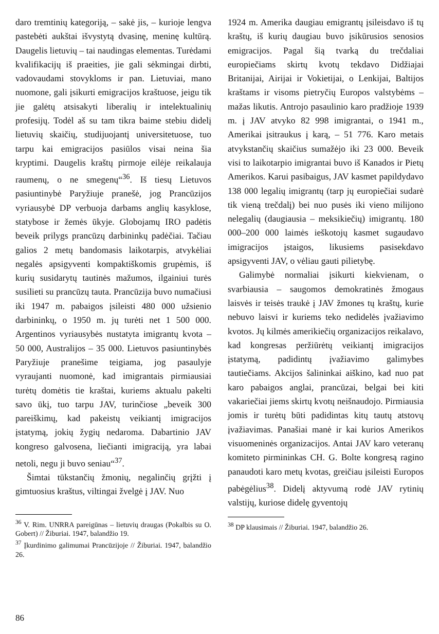daro tremtinių kategoriją, – sakė jis, – kurioje lengva pastebėti aukštai išvystytą dvasinę, meninę kultūrą. Daugelis lietuvių – tai naudingas elementas. Turėdami kvalifikacijų iš praeities, jie gali sėkmingai dirbti, vadovaudami stovykloms ir pan. Lietuviai, mano nuomone, gali įsikurti emigracijos kraštuose, jeigu tik jie galėtų atsisakyti liberalių ir intelektualinių profesijų. Todėl aš su tam tikra baime stebiu didelį lietuvių skaičių, studijuojantį universitetuose, tuo tarpu kai emigracijos pasiūlos visai neina šia kryptimi. Daugelis kraštų pirmoje eilėje reikalauja raumenų, o ne smegenų“<sup>36</sup>. Iš tiesų Lietuvos pasiuntinybė Paryžiuje pranešė, jog Prancūzijos vyriausybė DP verbuoja darbams anglių kasyklose, statybose ir žemės ūkyje. Globojamų IRO padėtis beveik prilygs prancūzų darbininkų padėčiai. Tačiau galios 2 metų bandomasis laikotarpis, atvykėliai negalės apsigyventi kompaktiškomis grupėmis, iš kurių susidarytų tautinės mažumos, ilgainiui turės susilieti su prancūzų tauta. Prancūzija buvo numačiusi iki 1947 m. pabaigos įsileisti 480 000 užsienio darbininkų, o 1950 m. jų turėti net 1 500 000. Argentinos vyriausybės nustatyta imigrantų kvota – 50 000, Australijos – 35 000. Lietuvos pasiuntinybės Paryžiuje pranešime teigiama, jog pasaulyje vyraujanti nuomonė, kad imigrantais pirmiausiai turėtų domėtis tie kraštai, kuriems aktualu pakelti savo ūkį, tuo tarpu JAV, turinčiose „beveik 300 pareiškimų, kad pakeistų veikiantį imigracijos įstatymą, jokių žygių nedaroma. Dabartinio JAV kongreso galvosena, liečianti imigraciją, yra labai netoli, negu ji buvo seniau“<sup>37</sup>.
Šimtai tūkstančių žmonių, negalinčių grįžti į gimtuosius kraštus, viltingai žvelgė į JAV. Nuo
<sup>36</sup> V. Rim. UNRRA pareigūnas – lietuvių draugas (Pokalbis su O. Gobert) // Žiburiai. 1947, balandžio 19.
<sup>37</sup> Įkurdinimo galimumai Prancūzijoje // Žiburiai. 1947, balandžio 26.
1924 m. Amerika daugiau emigrantų įsileisdavo iš tų kraštų, iš kurių daugiau buvo įsikūrusios senosios emigracijos. Pagal šią tvarką du trečdaliai europiečiams skirtų kvotų tekdavo Didžiajai Britanijai, Airijai ir Vokietijai, o Lenkijai, Baltijos kraštams ir visoms pietryčių Europos valstybėms – mažas likutis. Antrojo pasaulinio karo pradžioje 1939 m. į JAV atvyko 82 998 imigrantai, o 1941 m., Amerikai įsitraukus į karą, – 51 776. Karo metais atvykstančių skaičius sumažėjo iki 23 000. Beveik visi to laikotarpio imigrantai buvo iš Kanados ir Pietų Amerikos. Karui pasibaigus, JAV kasmet papildydavo 138 000 legalių imigrantų (tarp jų europiečiai sudarė tik vieną trečdalį) bei nuo pusės iki vieno milijono nelegalių (daugiausia – meksikiečių) imigrantų. 180 000–200 000 laimės ieškotojų kasmet sugaudavo imigracijos įstaigos, likusiems pasisekdavo apsigyventi JAV, o vėliau gauti pilietybę.
Galimybė normaliai įsikurti kiekvienam, o svarbiausia – saugomos demokratinės žmogaus laisvės ir teisės traukė į JAV žmones tų kraštų, kurie nebuvo laisvi ir kuriems teko nedidelės įvažiavimo kvotos. Jų kilmės amerikiečių organizacijos reikalavo, kad kongresas peržiūrėtų veikiantį imigracijos įstatymą, padidintų įvažiavimo galimybes tautiečiams. Akcijos šalininkai aiškino, kad nuo pat karo pabaigos anglai, prancūzai, belgai bei kiti vakariečiai jiems skirtų kvotų neišnaudojo. Pirmiausia jomis ir turėtų būti padidintas kitų tautų atstovų įvažiavimas. Panašiai manė ir kai kurios Amerikos visuomeninės organizacijos. Antai JAV karo veteranų komiteto pirmininkas CH. G. Bolte kongresą ragino panaudoti karo metų kvotas, greičiau įsileisti Europos pabėgėlius<sup>38</sup>. Didelį aktyvumą rodė JAV rytinių valstijų, kuriose didelę gyventojų
<sup>38</sup> DP klausimais // Žiburiai. 1947, balandžio 26.
86